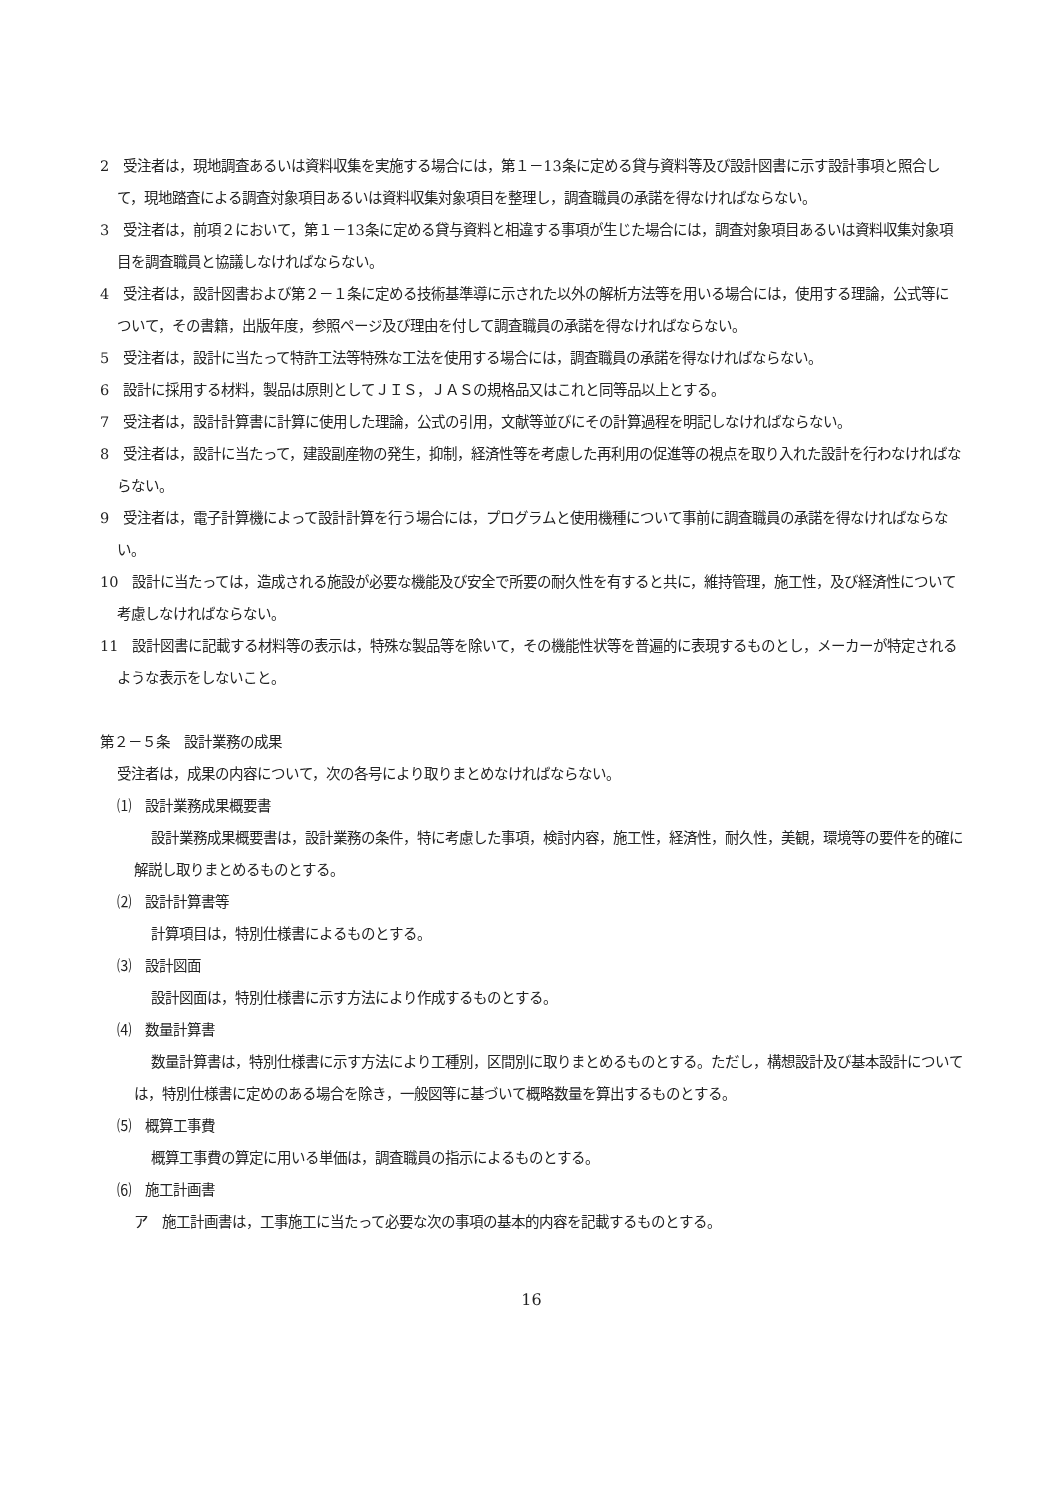2　受注者は，現地調査あるいは資料収集を実施する場合には，第１－13条に定める貸与資料等及び設計図書に示す設計事項と照合して，現地踏査による調査対象項目あるいは資料収集対象項目を整理し，調査職員の承諾を得なければならない。
3　受注者は，前項２において，第１－13条に定める貸与資料と相違する事項が生じた場合には，調査対象項目あるいは資料収集対象項目を調査職員と協議しなければならない。
4　受注者は，設計図書および第２－１条に定める技術基準導に示された以外の解析方法等を用いる場合には，使用する理論，公式等について，その書籍，出版年度，参照ページ及び理由を付して調査職員の承諾を得なければならない。
5　受注者は，設計に当たって特許工法等特殊な工法を使用する場合には，調査職員の承諾を得なければならない。
6　設計に採用する材料，製品は原則としてＪＩＳ，ＪＡＳの規格品又はこれと同等品以上とする。
7　受注者は，設計計算書に計算に使用した理論，公式の引用，文献等並びにその計算過程を明記しなければならない。
8　受注者は，設計に当たって，建設副産物の発生，抑制，経済性等を考慮した再利用の促進等の視点を取り入れた設計を行わなければならない。
9　受注者は，電子計算機によって設計計算を行う場合には，プログラムと使用機種について事前に調査職員の承諾を得なければならない。
10　設計に当たっては，造成される施設が必要な機能及び安全で所要の耐久性を有すると共に，維持管理，施工性，及び経済性について考慮しなければならない。
11　設計図書に記載する材料等の表示は，特殊な製品等を除いて，その機能性状等を普遍的に表現するものとし，メーカーが特定されるような表示をしないこと。
第２－５条　設計業務の成果
受注者は，成果の内容について，次の各号により取りまとめなければならない。
⑴　設計業務成果概要書
設計業務成果概要書は，設計業務の条件，特に考慮した事項，検討内容，施工性，経済性，耐久性，美観，環境等の要件を的確に解説し取りまとめるものとする。
⑵　設計計算書等
計算項目は，特別仕様書によるものとする。
⑶　設計図面
設計図面は，特別仕様書に示す方法により作成するものとする。
⑷　数量計算書
数量計算書は，特別仕様書に示す方法により工種別，区間別に取りまとめるものとする。ただし，構想設計及び基本設計については，特別仕様書に定めのある場合を除き，一般図等に基づいて概略数量を算出するものとする。
⑸　概算工事費
概算工事費の算定に用いる単価は，調査職員の指示によるものとする。
⑹　施工計画書
ア　施工計画書は，工事施工に当たって必要な次の事項の基本的内容を記載するものとする。
16